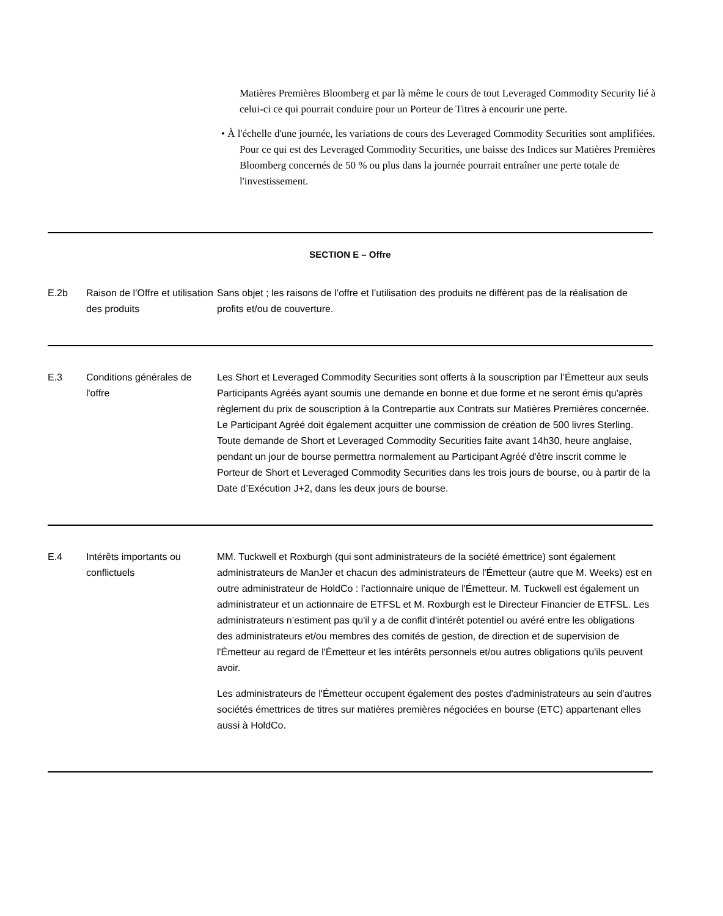Matières Premières Bloomberg et par là même le cours de tout Leveraged Commodity Security lié à celui-ci ce qui pourrait conduire pour un Porteur de Titres à encourir une perte.
• À l'échelle d'une journée, les variations de cours des Leveraged Commodity Securities sont amplifiées. Pour ce qui est des Leveraged Commodity Securities, une baisse des Indices sur Matières Premières Bloomberg concernés de 50 % ou plus dans la journée pourrait entraîner une perte totale de l'investissement.
SECTION E – Offre
| E.2b | Raison de l’Offre et utilisation des produits | Sans objet ; les raisons de l’offre et l’utilisation des produits ne diffèrent pas de la réalisation de profits et/ou de couverture. |
| E.3 | Conditions générales de l'offre | Les Short et Leveraged Commodity Securities sont offerts à la souscription par l’Émetteur aux seuls Participants Agréés ayant soumis une demande en bonne et due forme et ne seront émis qu'après règlement du prix de souscription à la Contrepartie aux Contrats sur Matières Premières concernée. Le Participant Agréé doit également acquitter une commission de création de 500 livres Sterling. Toute demande de Short et Leveraged Commodity Securities faite avant 14h30, heure anglaise, pendant un jour de bourse permettra normalement au Participant Agréé d'être inscrit comme le Porteur de Short et Leveraged Commodity Securities dans les trois jours de bourse, ou à partir de la Date d’Exécution J+2, dans les deux jours de bourse. |
| E.4 | Intérêts importants ou conflictuels | MM. Tuckwell et Roxburgh (qui sont administrateurs de la société émettrice) sont également administrateurs de ManJer et chacun des administrateurs de l'Émetteur (autre que M. Weeks) est en outre administrateur de HoldCo : l’actionnaire unique de l'Émetteur. M. Tuckwell est également un administrateur et un actionnaire de ETFSL et M. Roxburgh est le Directeur Financier de ETFSL. Les administrateurs n’estiment pas qu'il y a de conflit d'intérêt potentiel ou avéré entre les obligations des administrateurs et/ou membres des comités de gestion, de direction et de supervision de l'Émetteur au regard de l'Émetteur et les intérêts personnels et/ou autres obligations qu'ils peuvent avoir. Les administrateurs de l'Émetteur occupent également des postes d'administrateurs au sein d'autres sociétés émettrices de titres sur matières premières négociées en bourse (ETC) appartenant elles aussi à HoldCo. |